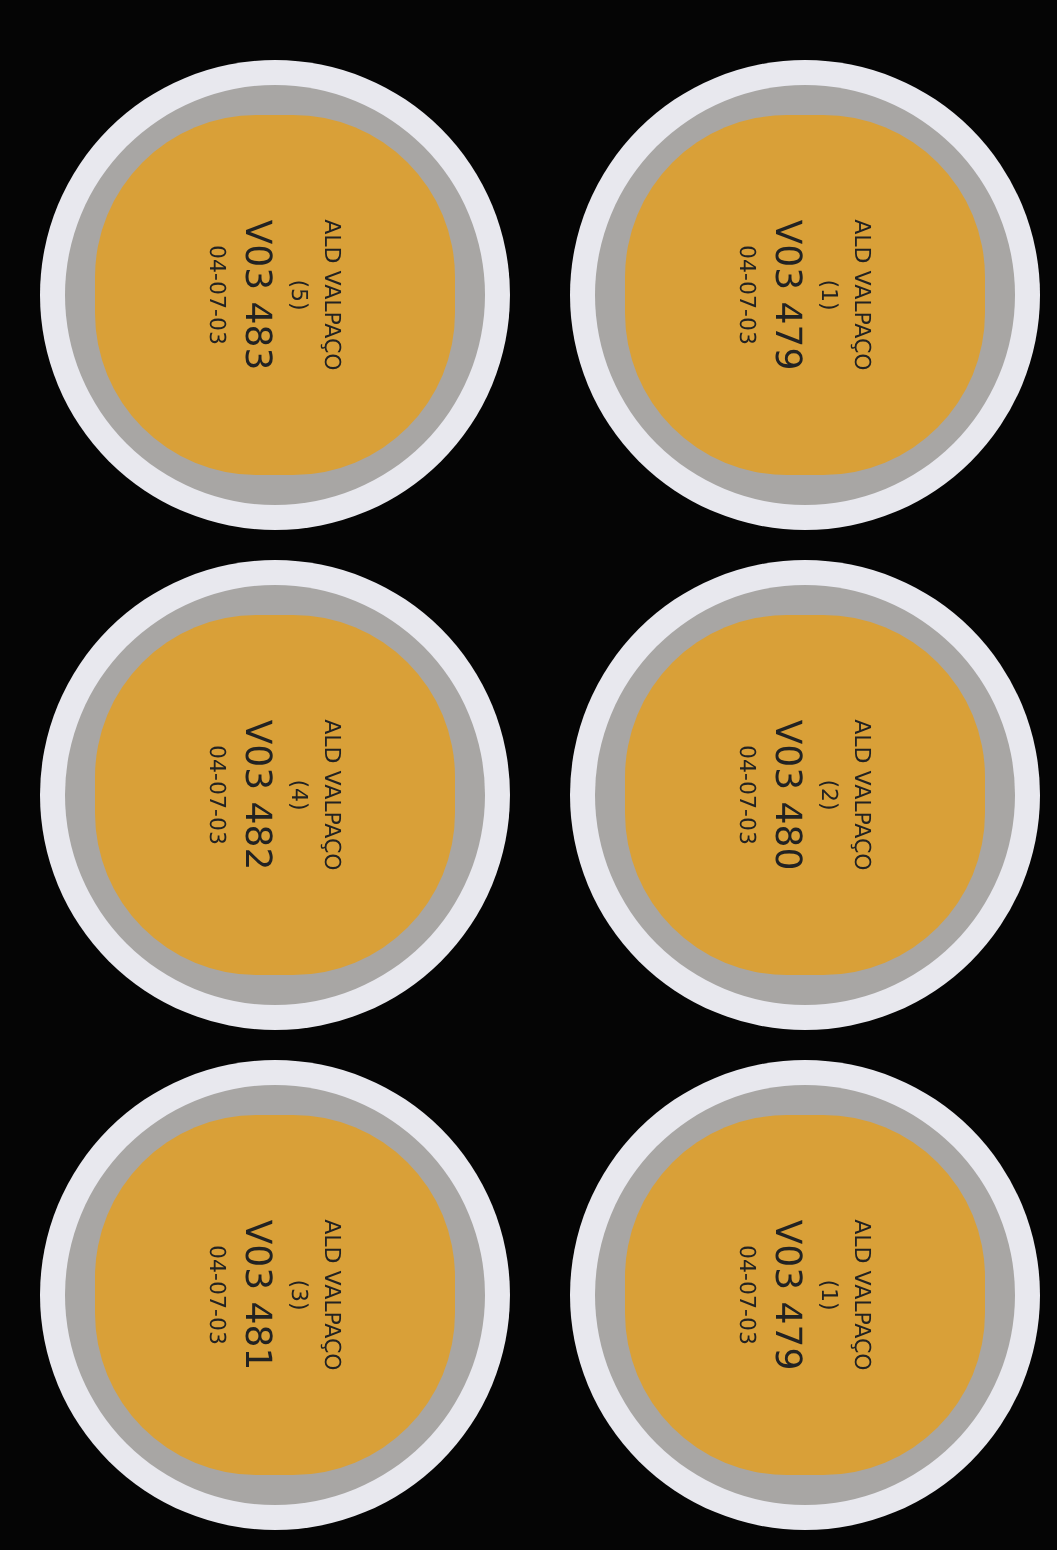ALD VALPAÇO
(5)
V03 483
04-07-03
ALD VALPAÇO
(1)
V03 479
04-07-03
ALD VALPAÇO
(4)
V03 482
04-07-03
ALD VALPAÇO
(2)
V03 480
04-07-03
ALD VALPAÇO
(3)
V03 481
04-07-03
ALD VALPAÇO
(1)
V03 479
04-07-03